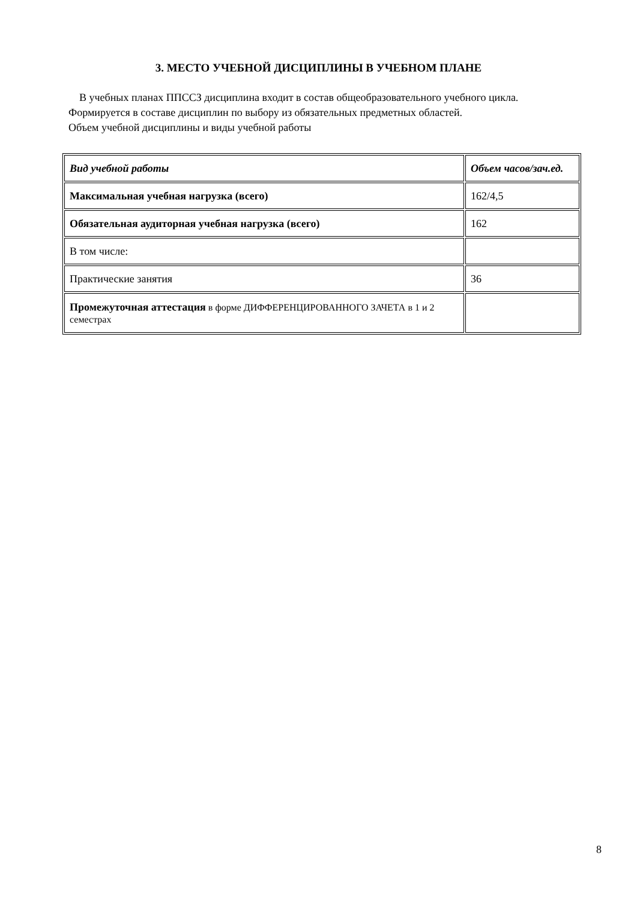3. МЕСТО УЧЕБНОЙ ДИСЦИПЛИНЫ В УЧЕБНОМ ПЛАНЕ
В учебных планах ППССЗ дисциплина входит в состав общеобразовательного учебного цикла.
Формируется в составе дисциплин по выбору из обязательных предметных областей.
Объем учебной дисциплины и виды учебной работы
| Вид учебной работы | Объем часов/зач.ед. |
| Максимальная учебная нагрузка (всего) | 162/4,5 |
| Обязательная аудиторная учебная нагрузка (всего) | 162 |
| В том числе: | |
| Практические занятия | 36 |
| Промежуточная аттестация в форме ДИФФЕРЕНЦИРОВАННОГО ЗАЧЕТА в 1 и 2 семестрах | |
8